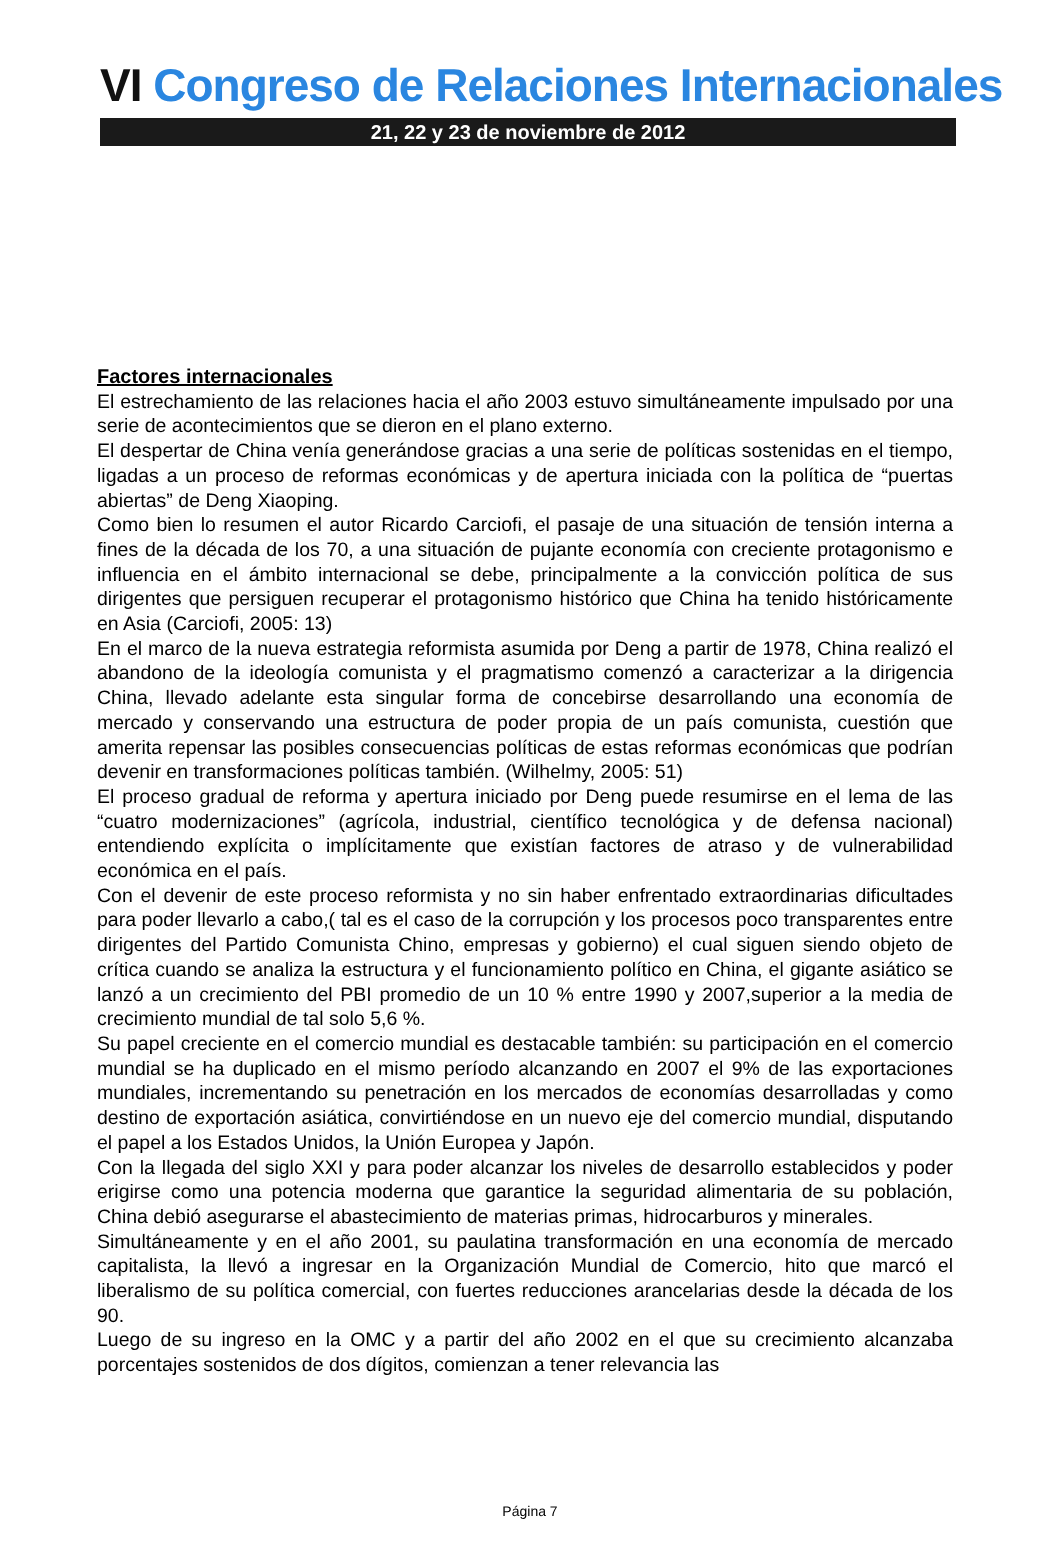VI Congreso de Relaciones Internacionales
21, 22 y 23 de noviembre de 2012
Factores internacionales
El estrechamiento de las relaciones hacia el año 2003 estuvo simultáneamente impulsado por una serie de acontecimientos que se dieron en el plano externo.
El despertar de China venía generándose gracias a una serie de políticas sostenidas en el tiempo, ligadas a un proceso de reformas económicas y de apertura iniciada con la política de “puertas abiertas” de Deng Xiaoping.
Como bien lo resumen el autor Ricardo Carciofi, el pasaje de una situación de tensión interna a fines de la década de los 70, a una situación de pujante economía con creciente protagonismo e influencia en el ámbito internacional se debe, principalmente a la convicción política de sus dirigentes que persiguen recuperar el protagonismo histórico que China ha tenido históricamente en Asia (Carciofi, 2005: 13)
En el marco de la nueva estrategia reformista asumida por Deng a partir de 1978, China realizó el abandono de la ideología comunista y el pragmatismo comenzó a caracterizar a la dirigencia China, llevado adelante esta singular forma de concebirse desarrollando una economía de mercado y conservando una estructura de poder propia de un país comunista, cuestión que amerita repensar las posibles consecuencias políticas de estas reformas económicas que podrían devenir en transformaciones políticas también. (Wilhelmy, 2005: 51)
El proceso gradual de reforma y apertura iniciado por Deng puede resumirse en el lema de las “cuatro modernizaciones” (agrícola, industrial, científico tecnológica y de defensa nacional) entendiendo explícita o implícitamente que existían factores de atraso y de vulnerabilidad económica en el país.
Con el devenir de este proceso reformista y no sin haber enfrentado extraordinarias dificultades para poder llevarlo a cabo,( tal es el caso de la corrupción y los procesos poco transparentes entre dirigentes del Partido Comunista Chino, empresas y gobierno) el cual siguen siendo objeto de crítica cuando se analiza la estructura y el funcionamiento político en China, el gigante asiático se lanzó a un crecimiento del PBI promedio de un 10 % entre 1990 y 2007,superior a la media de crecimiento mundial de tal solo 5,6 %.
Su papel creciente en el comercio mundial es destacable también: su participación en el comercio mundial se ha duplicado en el mismo período alcanzando en 2007 el 9% de las exportaciones mundiales, incrementando su penetración en los mercados de economías desarrolladas y como destino de exportación asiática, convirtiéndose en un nuevo eje del comercio mundial, disputando el papel a los Estados Unidos, la Unión Europea y Japón.
Con la llegada del siglo XXI y para poder alcanzar los niveles de desarrollo establecidos y poder erigirse como una potencia moderna que garantice la seguridad alimentaria de su población, China debió asegurarse el abastecimiento de materias primas, hidrocarburos y minerales.
Simultáneamente y en el año 2001, su paulatina transformación en una economía de mercado capitalista, la llevó a ingresar en la Organización Mundial de Comercio, hito que marcó el liberalismo de su política comercial, con fuertes reducciones arancelarias desde la década de los 90.
Luego de su ingreso en la OMC y a partir del año 2002 en el que su crecimiento alcanzaba porcentajes sostenidos de dos dígitos, comienzan a tener relevancia las
Página 7